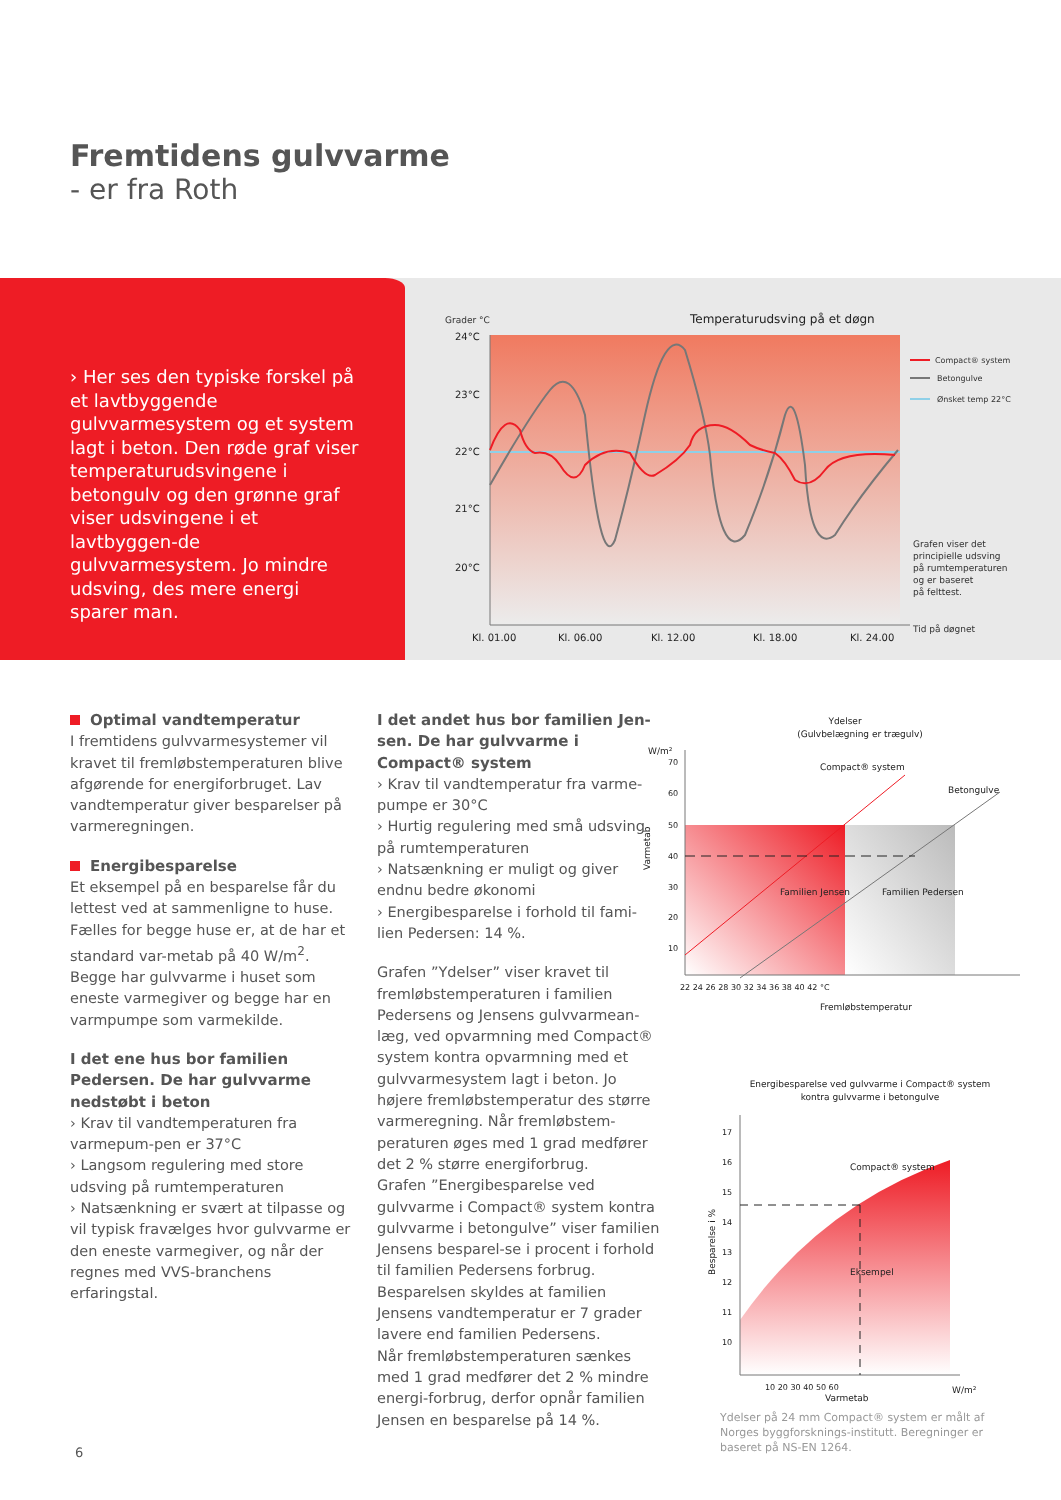Fremtidens gulvvarme
- er fra Roth
› Her ses den typiske forskel på et lavtbyggende gulvvarmesystem og et system lagt i beton. Den røde graf viser temperaturudsvingene i betongulv og den grønne graf viser udsvingene i et lavtbyggen-de gulvvarmesystem. Jo mindre udsving, des mere energi sparer man.
Grader °C
Temperaturudsving på et døgn
24°C
23°C
22°C
21°C
20°C
Compact® system
Betongulve
Ønsket temp 22°C
Grafen viser det
principielle udsving
på rumtemperaturen
og er baseret
på felttest.
Tid på døgnet
Kl. 01.00
Kl. 06.00
Kl. 12.00
Kl. 18.00
Kl. 24.00
Optimal vandtemperatur
I fremtidens gulvvarmesystemer vil kravet til fremløbstemperaturen blive afgørende for energiforbruget. Lav vandtemperatur giver besparelser på varmeregningen.
Energibesparelse
Et eksempel på en besparelse får du lettest ved at sammenligne to huse. Fælles for begge huse er, at de har et standard var-metab på 40 W/m<sup>2</sup>. Begge har gulvvarme i huset som eneste varmegiver og begge har en varmpumpe som varmekilde.
I det ene hus bor familien Pedersen. De har gulvvarme nedstøbt i beton
› Krav til vandtemperaturen fra varmepum-pen er 37°C
› Langsom regulering med store udsving på rumtemperaturen
› Natsænkning er svært at tilpasse og vil typisk fravælges hvor gulvvarme er den eneste varmegiver, og når der regnes med VVS-branchens erfaringstal.
I det andet hus bor familien Jen-sen. De har gulvvarme i Compact® system
› Krav til vandtemperatur fra varme-pumpe er 30°C
› Hurtig regulering med små udsving på rumtemperaturen
› Natsænkning er muligt og giver endnu bedre økonomi
› Energibesparelse i forhold til fami-lien Pedersen: 14 %.
Grafen ”Ydelser” viser kravet til fremløbstemperaturen i familien Pedersens og Jensens gulvvarmean-læg, ved opvarmning med Compact® system kontra opvarmning med et gulvvarmesystem lagt i beton. Jo højere fremløbstemperatur des større varmeregning. Når fremløbstem-peraturen øges med 1 grad medfører det 2 % større energiforbrug.
Grafen ”Energibesparelse ved gulvvarme i Compact® system kontra gulvvarme i betongulve” viser familien Jensens besparel-se i procent i forhold til familien Pedersens forbrug. Besparelsen skyldes at familien Jensens vandtemperatur er 7 grader lavere end familien Pedersens.
Når fremløbstemperaturen sænkes med 1 grad medfører det 2 % mindre energi-forbrug, derfor opnår familien Jensen en besparelse på 14 %.
Ydelser
(Gulvbelægning er trægulv)
W/m²
Compact® system
Betongulve
Familien Jensen
Familien Pedersen
70
60
50
40
30
20
10
22 24 26 28 30 32 34 36 38 40 42 °C
Fremløbstemperatur
Varmetab
Energibesparelse ved gulvvarme i Compact® system
kontra gulvvarme i betongulve
Compact® system
Eksempel
Besparelse i %
17
16
15
14
13
12
11
10
10 20 30 40 50 60
W/m²
Varmetab
Ydelser på 24 mm Compact® system er målt af Norges byggforsknings-institutt. Beregninger er baseret på NS-EN 1264.
6